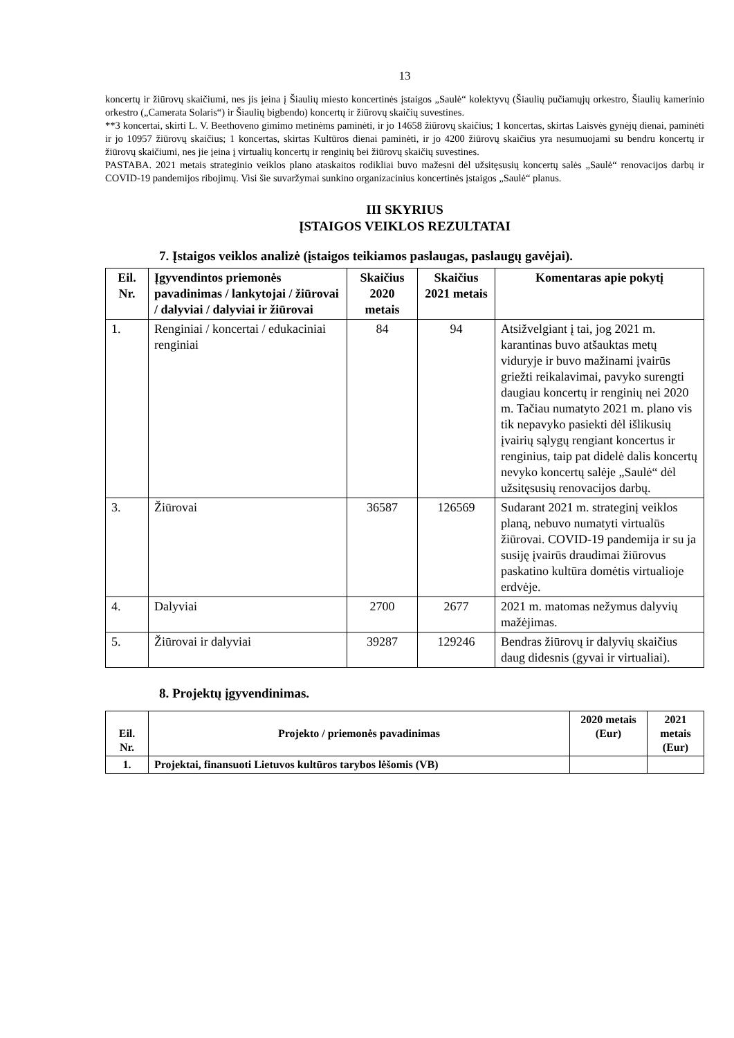13
koncertų ir žiūrovų skaičiumi, nes jis įeina į Šiaulių miesto koncertinės įstaigos „Saulė“ kolektyvų (Šiaulių pučiamųjų orkestro, Šiaulių kamerinio orkestro („Camerata Solaris“) ir Šiaulių bigbendo) koncertų ir žiūrovų skaičių suvestines.
**3 koncertai, skirti L. V. Beethoveno gimimo metinėms paminėti, ir jo 14658 žiūrovų skaičius; 1 koncertas, skirtas Laisvės gynėjų dienai, paminėti ir jo 10957 žiūrovų skaičius; 1 koncertas, skirtas Kultūros dienai paminėti, ir jo 4200 žiūrovų skaičius yra nesumuojami su bendru koncertų ir žiūrovų skaičiumi, nes jie įeina į virtualių koncertų ir renginių bei žiūrovų skaičių suvestines.
PASTABA. 2021 metais strateginio veiklos plano ataskaitos rodikliai buvo mažesni dėl užsitęsusių koncertų salės „Saulė“ renovacijos darbų ir COVID-19 pandemijos ribojimų. Visi šie suvaržymai sunkino organizacinius koncertinės įstaigos „Saulė“ planus.
III SKYRIUS
ĮSTAIGOS VEIKLOS REZULTATAI
7. Įstaigos veiklos analizė (įstaigos teikiamos paslaugas, paslaugų gavėjai).
| Eil. Nr. | Įgyvendintos priemonės pavadinimas / lankytojai / žiūrovai / dalyviai / dalyviai ir žiūrovai | Skaičius 2020 metais | Skaičius 2021 metais | Komentaras apie pokytį |
| --- | --- | --- | --- | --- |
| 1. | Renginiai / koncertai / edukaciniai renginiai | 84 | 94 | Atsižvelgiant į tai, jog 2021 m. karantinas buvo atšauktas metų viduryje ir buvo mažinami įvairūs griežti reikalavimai, pavyko surengti daugiau koncertų ir renginių nei 2020 m. Tačiau numatyto 2021 m. plano vis tik nepavyko pasiekti dėl išlikusių įvairių sąlygų rengiant koncertus ir renginius, taip pat didelė dalis koncertų nevyko koncertų salėje „Saulė“ dėl užsitęsusių renovacijos darbų. |
| 3. | Žiūrovai | 36587 | 126569 | Sudarant 2021 m. strateginį veiklos planą, nebuvo numatyti virtualūs žiūrovai. COVID-19 pandemija ir su ja susiję įvairūs draudimai žiūrovus paskatino kultūra domėtis virtualioje erdvėje. |
| 4. | Dalyviai | 2700 | 2677 | 2021 m. matomas nežymus dalyvių mažėjimas. |
| 5. | Žiūrovai ir dalyviai | 39287 | 129246 | Bendras žiūrovų ir dalyvių skaičius daug didesnis (gyvai ir virtualiai). |
8. Projektų įgyvendinimas.
| Eil. Nr. | Projekto / priemonės pavadinimas | 2020 metais (Eur) | 2021 metais (Eur) |
| --- | --- | --- | --- |
| 1. | Projektai, finansuoti Lietuvos kultūros tarybos lėšomis (VB) | | |